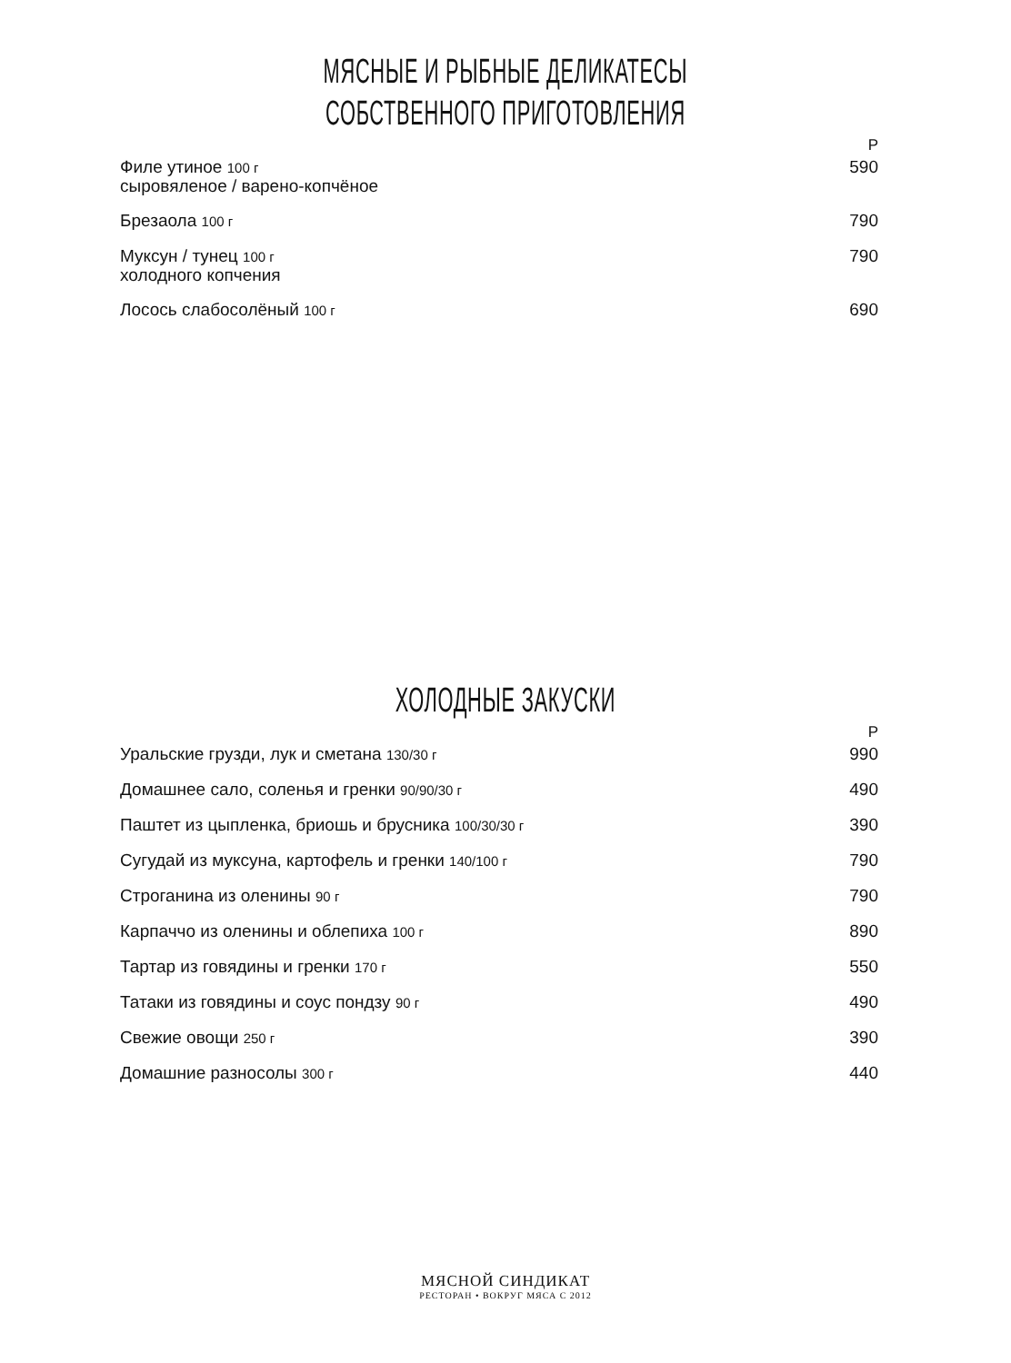МЯСНЫЕ И РЫБНЫЕ ДЕЛИКАТЕСЫ
СОБСТВЕННОГО ПРИГОТОВЛЕНИЯ
| | Р |
| Филе утиное 100 г сыровяленое / варено-копчёное | 590 |
| Брезаола 100 г | 790 |
| Муксун / тунец 100 г холодного копчения | 790 |
| Лосось слабосолёный 100 г | 690 |
ХОЛОДНЫЕ ЗАКУСКИ
| | Р |
| Уральские грузди, лук и сметана 130/30 г | 990 |
| Домашнее сало, соленья и гренки 90/90/30 г | 490 |
| Паштет из цыпленка, бриошь и брусника 100/30/30 г | 390 |
| Сугудай из муксуна, картофель и гренки 140/100 г | 790 |
| Строганина из оленины 90 г | 790 |
| Карпаччо из оленины и облепиха 100 г | 890 |
| Тартар из говядины и гренки 170 г | 550 |
| Татаки из говядины и соус пондзу 90 г | 490 |
| Свежие овощи 250 г | 390 |
| Домашние разносолы 300 г | 440 |
МЯСНОЙ СИНДИКАТ
РЕСТОРАН • ВОКРУГ МЯСА С 2012